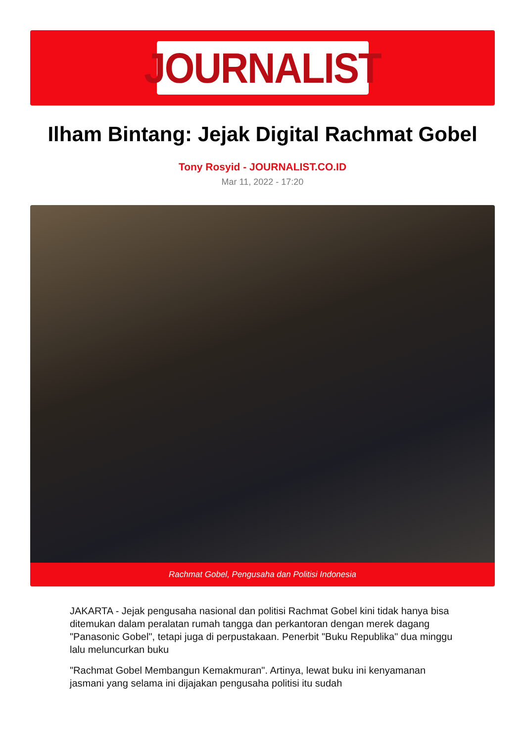JOURNALIST
Ilham Bintang: Jejak Digital Rachmat Gobel
Tony Rosyid - JOURNALIST.CO.ID
Mar 11, 2022 - 17:20
Rachmat Gobel, Pengusaha dan Politisi Indonesia
JAKARTA - Jejak pengusaha nasional dan politisi Rachmat Gobel kini tidak hanya bisa ditemukan dalam peralatan rumah tangga dan perkantoran dengan merek dagang "Panasonic Gobel", tetapi juga di perpustakaan. Penerbit "Buku Republika" dua minggu lalu meluncurkan buku
"Rachmat Gobel Membangun Kemakmuran". Artinya, lewat buku ini kenyamanan jasmani yang selama ini dijajakan pengusaha politisi itu sudah